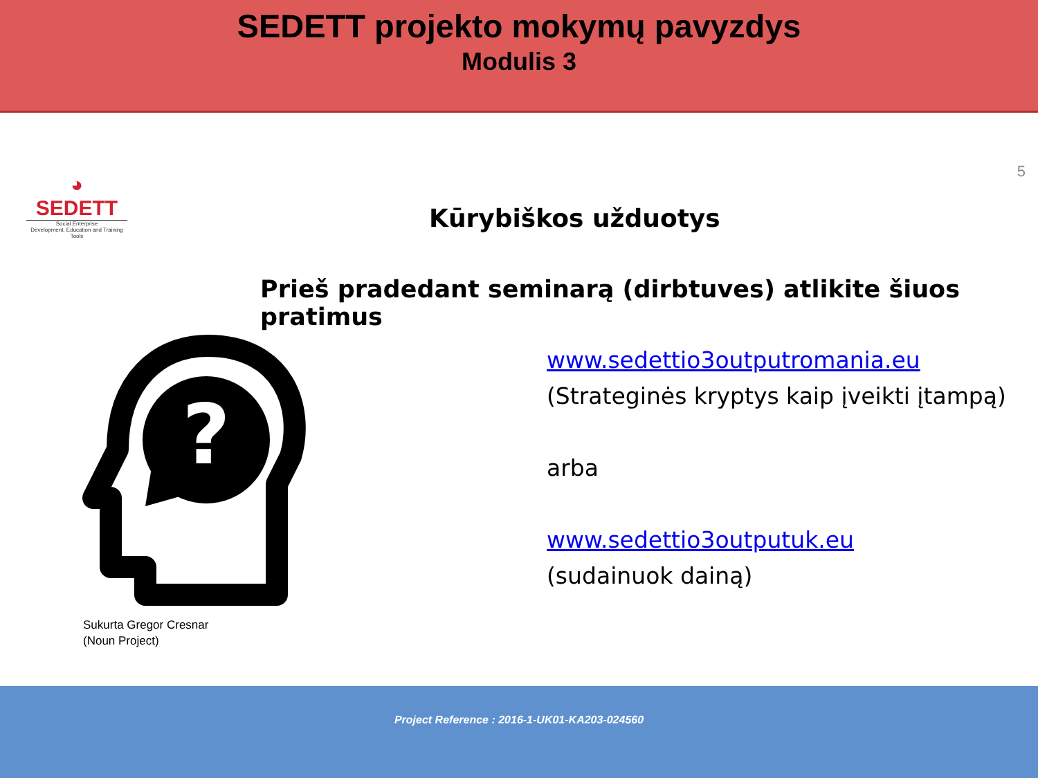SEDETT projekto mokymų pavyzdys
Modulis 3
5
◕
SEDETT
Social Enterprise
Development, Education and Training Tools
Kūrybiškos užduotys
Prieš pradedant seminarą (dirbtuves) atlikite šiuos pratimus
?
Sukurta Gregor Cresnar
(Noun Project)
www.sedettio3outputromania.eu
(Strateginės kryptys kaip įveikti įtampą)
arba
www.sedettio3outputuk.eu
(sudainuok dainą)
Project Reference : 2016-1-UK01-KA203-024560